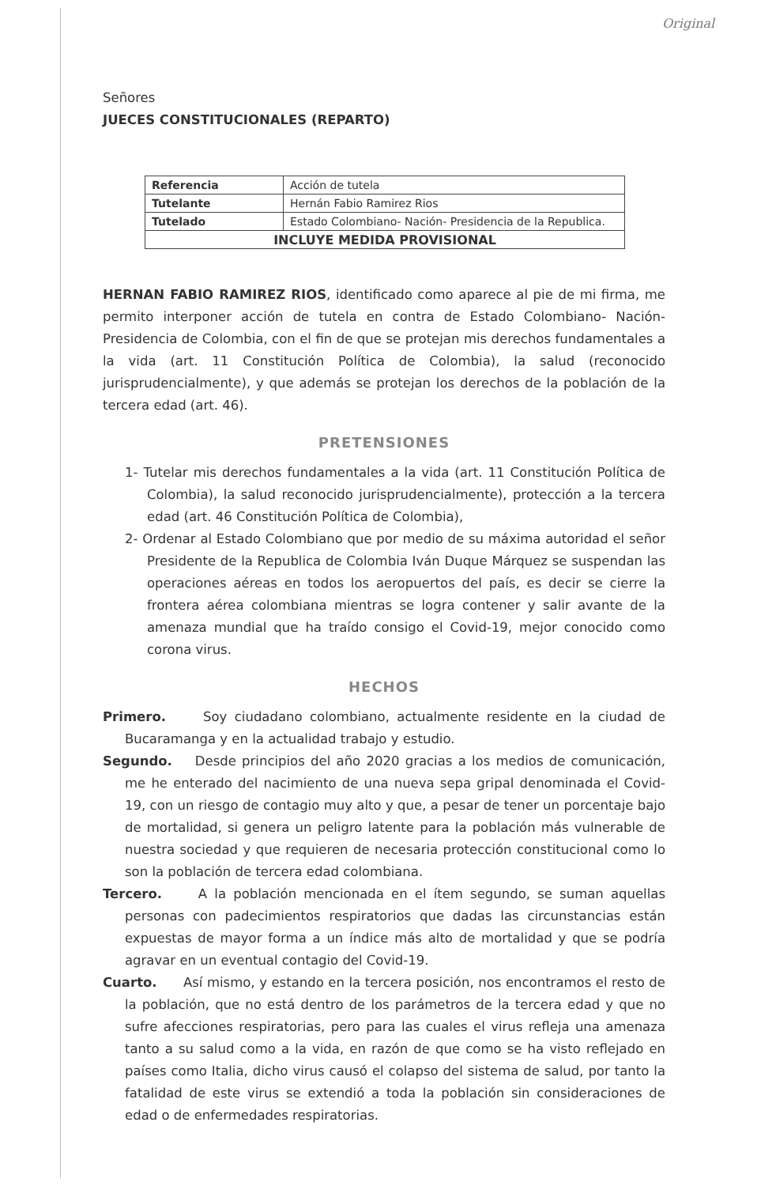Original
Señores
JUECES CONSTITUCIONALES (REPARTO)
| Referencia | Acción de tutela |
| Tutelante | Hernán Fabio Ramirez Rios |
| Tutelado | Estado Colombiano- Nación- Presidencia de la Republica. |
| INCLUYE MEDIDA PROVISIONAL | |
HERNAN FABIO RAMIREZ RIOS, identificado como aparece al pie de mi firma, me permito interponer acción de tutela en contra de Estado Colombiano- Nación- Presidencia de Colombia, con el fin de que se protejan mis derechos fundamentales a la vida (art. 11 Constitución Política de Colombia), la salud (reconocido jurisprudencialmente), y que además se protejan los derechos de la población de la tercera edad (art. 46).
PRETENSIONES
1- Tutelar mis derechos fundamentales a la vida (art. 11 Constitución Política de Colombia), la salud reconocido jurisprudencialmente), protección a la tercera edad (art. 46 Constitución Política de Colombia),
2- Ordenar al Estado Colombiano que por medio de su máxima autoridad el señor Presidente de la Republica de Colombia Iván Duque Márquez se suspendan las operaciones aéreas en todos los aeropuertos del país, es decir se cierre la frontera aérea colombiana mientras se logra contener y salir avante de la amenaza mundial que ha traído consigo el Covid-19, mejor conocido como corona virus.
HECHOS
Primero. Soy ciudadano colombiano, actualmente residente en la ciudad de Bucaramanga y en la actualidad trabajo y estudio.
Segundo. Desde principios del año 2020 gracias a los medios de comunicación, me he enterado del nacimiento de una nueva sepa gripal denominada el Covid-19, con un riesgo de contagio muy alto y que, a pesar de tener un porcentaje bajo de mortalidad, si genera un peligro latente para la población más vulnerable de nuestra sociedad y que requieren de necesaria protección constitucional como lo son la población de tercera edad colombiana.
Tercero. A la población mencionada en el ítem segundo, se suman aquellas personas con padecimientos respiratorios que dadas las circunstancias están expuestas de mayor forma a un índice más alto de mortalidad y que se podría agravar en un eventual contagio del Covid-19.
Cuarto. Así mismo, y estando en la tercera posición, nos encontramos el resto de la población, que no está dentro de los parámetros de la tercera edad y que no sufre afecciones respiratorias, pero para las cuales el virus refleja una amenaza tanto a su salud como a la vida, en razón de que como se ha visto reflejado en países como Italia, dicho virus causó el colapso del sistema de salud, por tanto la fatalidad de este virus se extendió a toda la población sin consideraciones de edad o de enfermedades respiratorias.